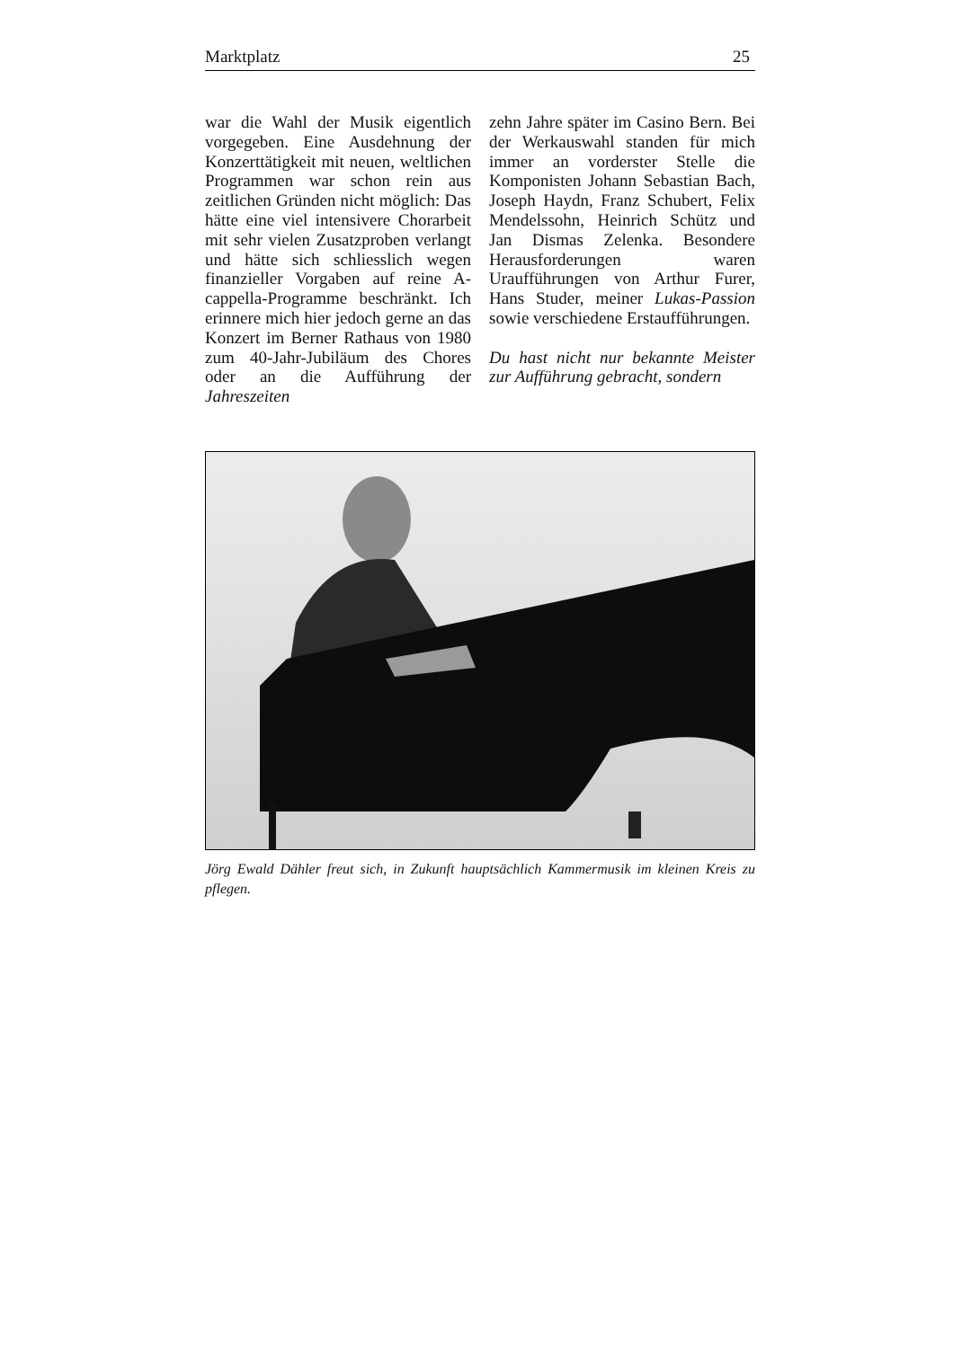Marktplatz 25
war die Wahl der Musik eigentlich vorgegeben. Eine Ausdehnung der Konzerttätigkeit mit neuen, weltlichen Programmen war schon rein aus zeitlichen Gründen nicht möglich: Das hätte eine viel intensivere Chorarbeit mit sehr vielen Zusatzproben verlangt und hätte sich schliesslich wegen finanzieller Vorgaben auf reine A-cappella-Programme beschränkt. Ich erinnere mich hier jedoch gerne an das Konzert im Berner Rathaus von 1980 zum 40-Jahr-Jubiläum des Chores oder an die Aufführung der Jahreszeiten
zehn Jahre später im Casino Bern. Bei der Werkauswahl standen für mich immer an vorderster Stelle die Komponisten Johann Sebastian Bach, Joseph Haydn, Franz Schubert, Felix Mendelssohn, Heinrich Schütz und Jan Dismas Zelenka. Besondere Herausforderungen waren Uraufführungen von Arthur Furer, Hans Studer, meiner Lukas-Passion sowie verschiedene Erstaufführungen.
Du hast nicht nur bekannte Meister zur Aufführung gebracht, sondern
Jörg Ewald Dähler freut sich, in Zukunft hauptsächlich Kammermusik im kleinen Kreis zu pflegen.